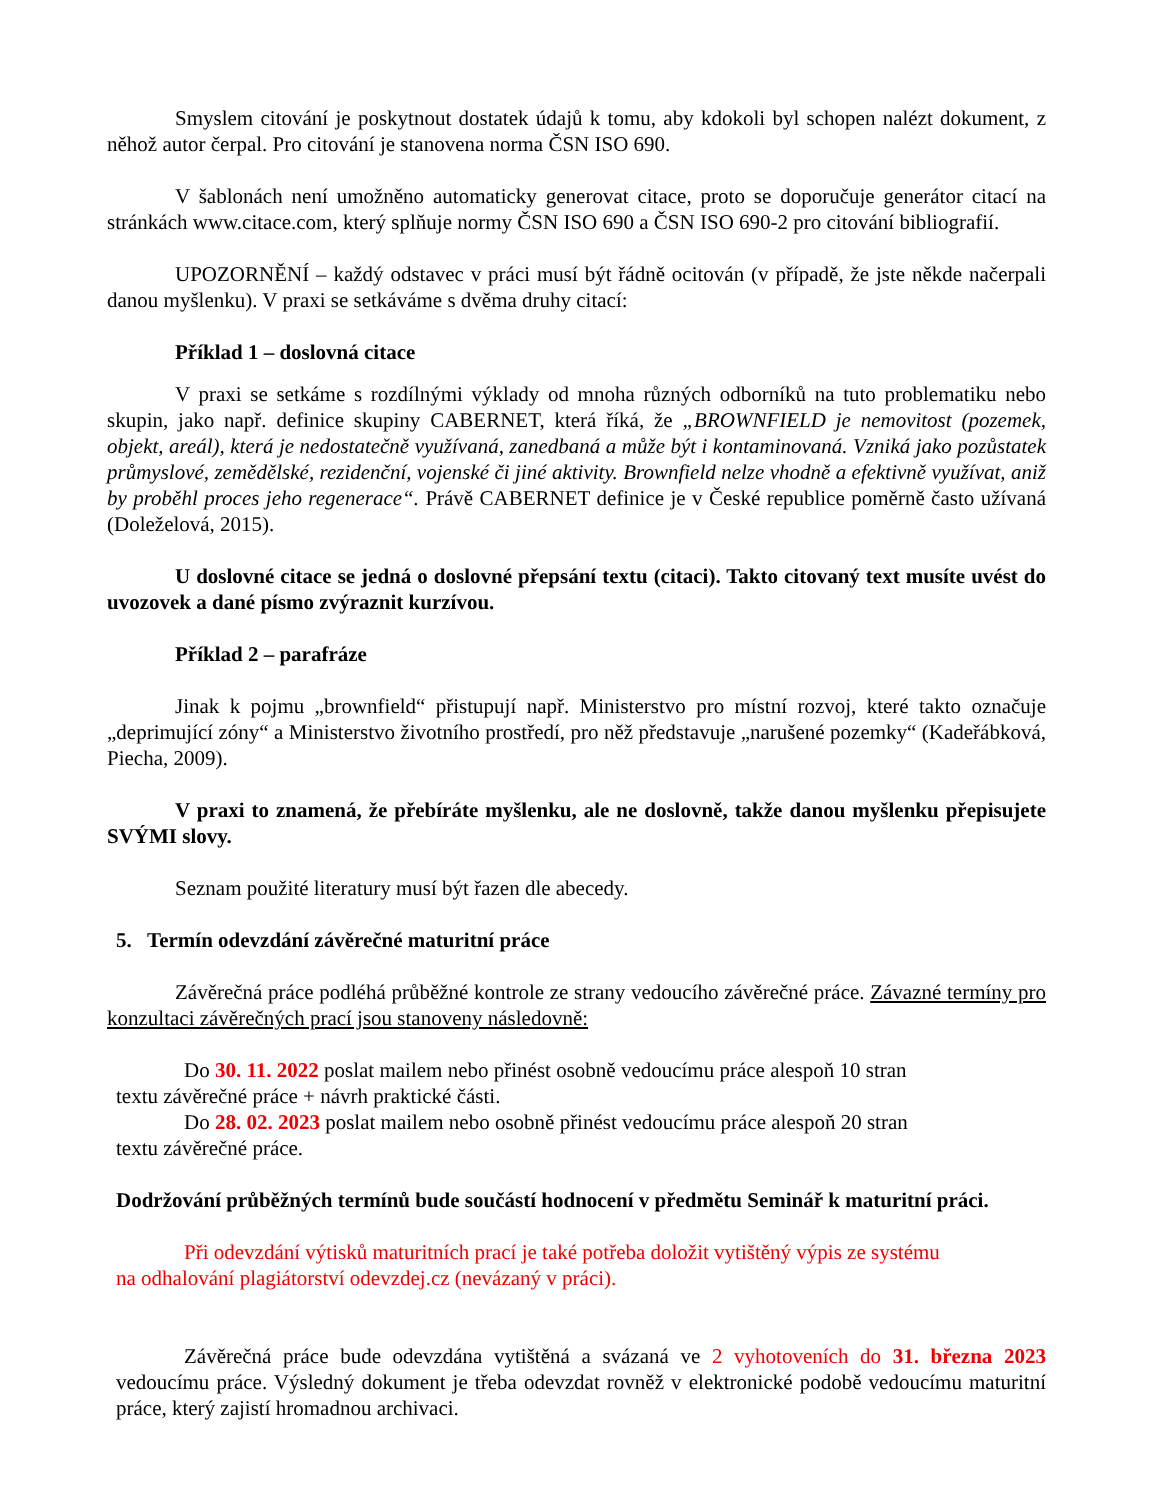Smyslem citování je poskytnout dostatek údajů k tomu, aby kdokoli byl schopen nalézt dokument, z něhož autor čerpal. Pro citování je stanovena norma ČSN ISO 690.
V šablonách není umožněno automaticky generovat citace, proto se doporučuje generátor citací na stránkách www.citace.com, který splňuje normy ČSN ISO 690 a ČSN ISO 690-2 pro citování bibliografií.
UPOZORNĚNÍ – každý odstavec v práci musí být řádně ocitován (v případě, že jste někde načerpali danou myšlenku). V praxi se setkáváme s dvěma druhy citací:
Příklad 1 – doslovná citace
V praxi se setkáme s rozdílnými výklady od mnoha různých odborníků na tuto problematiku nebo skupin, jako např. definice skupiny CABERNET, která říká, že „BROWNFIELD je nemovitost (pozemek, objekt, areál), která je nedostatečně využívaná, zanedbaná a může být i kontaminovaná. Vzniká jako pozůstatek průmyslové, zemědělské, rezidenční, vojenské či jiné aktivity. Brownfield nelze vhodně a efektivně využívat, aniž by proběhl proces jeho regenerace“. Právě CABERNET definice je v České republice poměrně často užívaná (Doleželová, 2015).
U doslovné citace se jedná o doslovné přepsání textu (citaci). Takto citovaný text musíte uvést do uvozovek a dané písmo zvýraznit kurzívou.
Příklad 2 – parafráze
Jinak k pojmu „brownfield“ přistupují např. Ministerstvo pro místní rozvoj, které takto označuje „deprimující zóny“ a Ministerstvo životního prostředí, pro něž představuje „narušené pozemky“ (Kadeřábková, Piecha, 2009).
V praxi to znamená, že přebíráte myšlenku, ale ne doslovně, takže danou myšlenku přepisujete SVÝMI slovy.
Seznam použité literatury musí být řazen dle abecedy.
5. Termín odevzdání závěrečné maturitní práce
Závěrečná práce podléhá průběžné kontrole ze strany vedoucího závěrečné práce. Závazné termíny pro konzultaci závěrečných prací jsou stanoveny následovně:
Do 30. 11. 2022 poslat mailem nebo přinést osobně vedoucímu práce alespoň 10 stran
textu závěrečné práce + návrh praktické části.
Do 28. 02. 2023 poslat mailem nebo osobně přinést vedoucímu práce alespoň 20 stran
textu závěrečné práce.
Dodržování průběžných termínů bude součástí hodnocení v předmětu Seminář k maturitní práci.
Při odevzdání výtisků maturitních prací je také potřeba doložit vytištěný výpis ze systému
na odhalování plagiátorství odevzdej.cz (nevázaný v práci).
Závěrečná práce bude odevzdána vytištěná a svázaná ve 2 vyhotoveních do 31. března 2023 vedoucímu práce. Výsledný dokument je třeba odevzdat rovněž v elektronické podobě vedoucímu maturitní práce, který zajistí hromadnou archivaci.